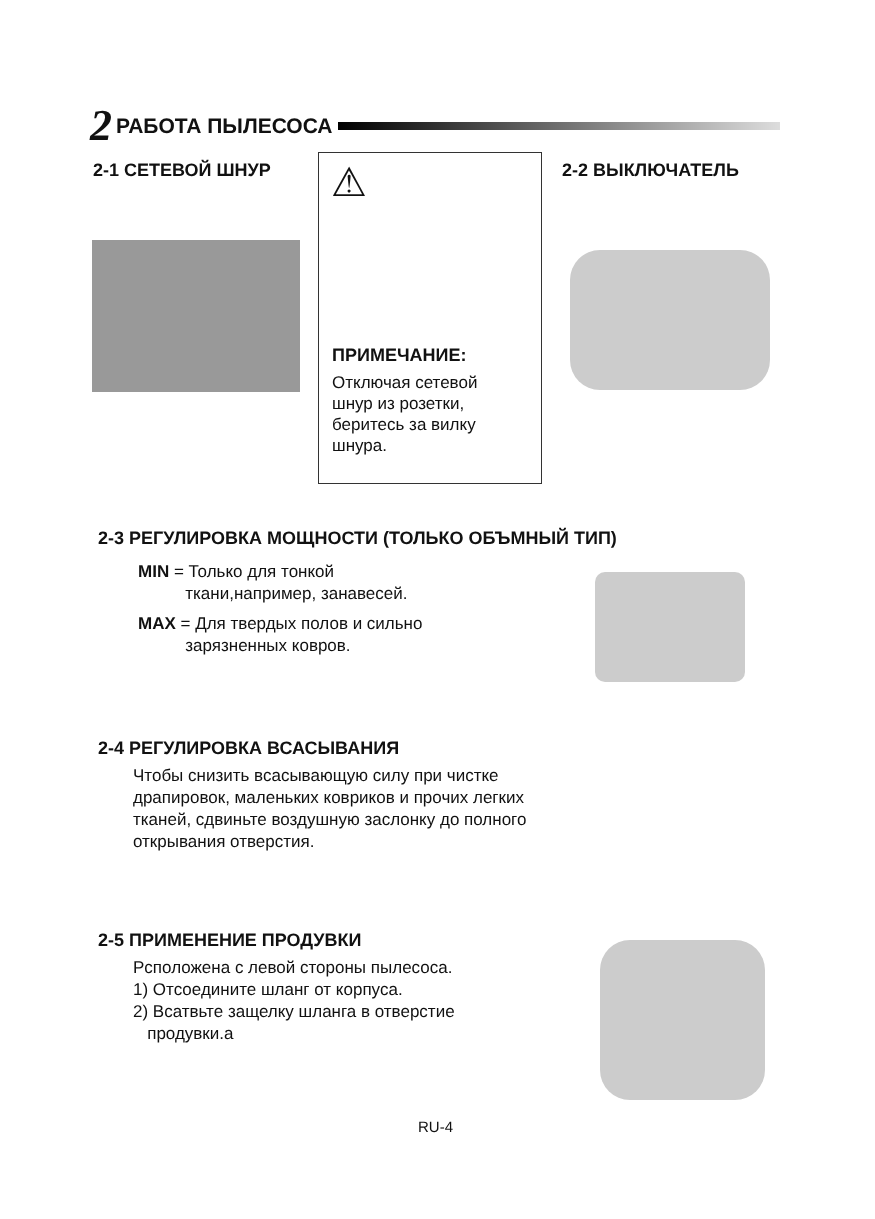2 РАБОТА ПЫЛЕСОСА
2-1 СЕТЕВОЙ ШНУР
⚠
ПРИМЕЧАНИЕ:
Отключая сетевой
шнур из розетки,
беритесь за вилку
шнура.
2-2 ВЫКЛЮЧАТЕЛЬ
2-3 РЕГУЛИРОВКА МОЩНОСТИ (ТОЛЬКО ОБЪМНЫЙ ТИП)
MIN = Только для тонкой
ткани,например, занавесей.
MAX = Для твердых полов и сильно
зарязненных ковров.
2-4 РЕГУЛИРОВКА ВСАСЫВАНИЯ
Чтобы снизить всасывающую силу при чистке драпировок, маленьких ковриков и прочих легких тканей, сдвиньте воздушную заслонку до полного открывания отверстия.
2-5 ПРИМЕНЕНИЕ ПРОДУВКИ
Рсположена с левой стороны пылесоса.
1) Отсоедините шланг от корпуса.
2) Всатвьте защелку шланга в отверстие
продувки.а
RU-4